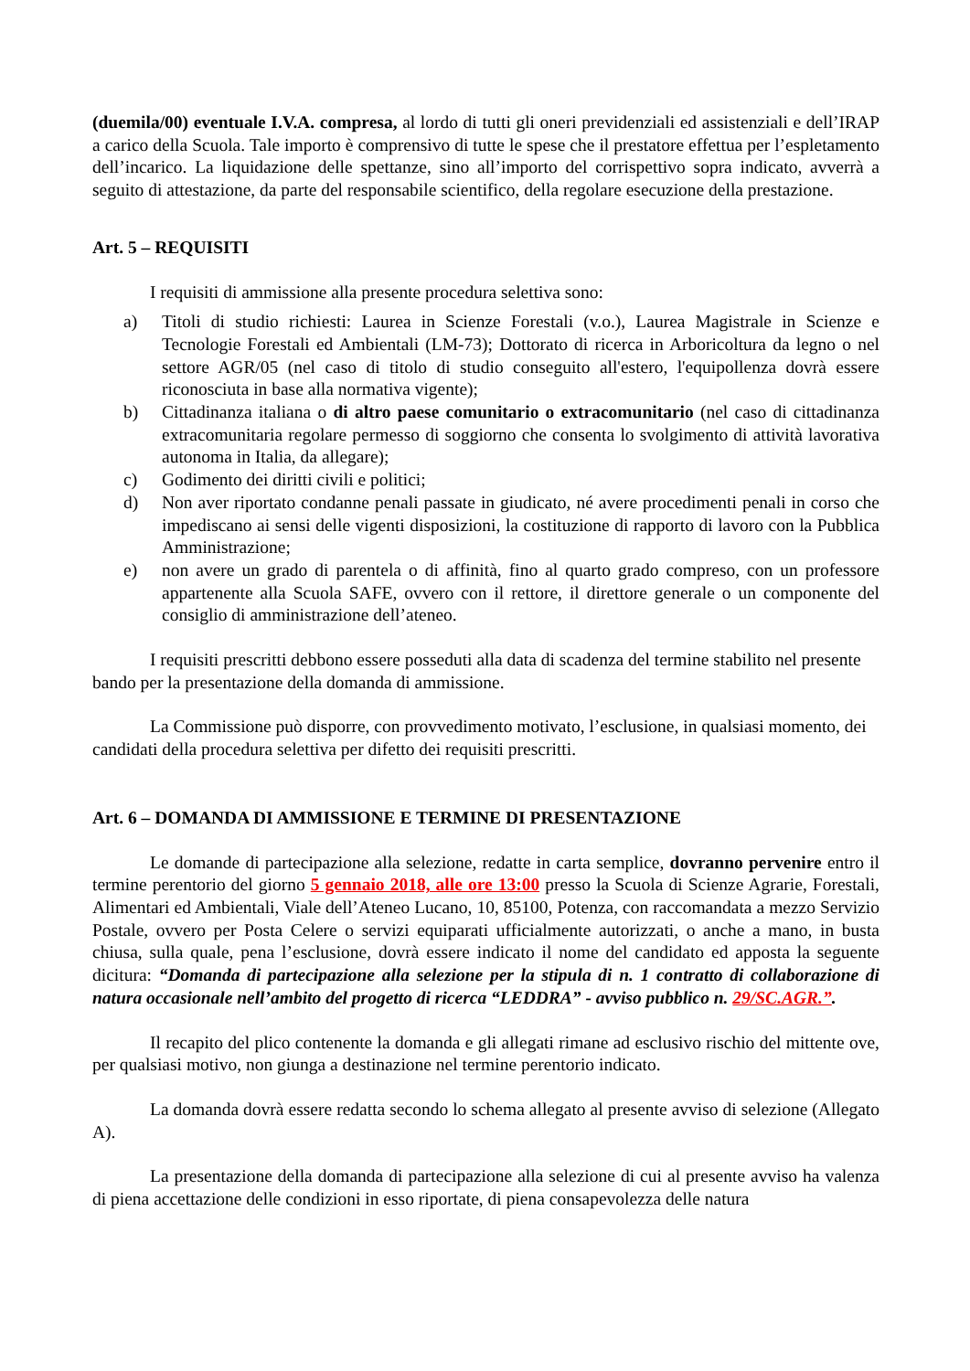(duemila/00) eventuale I.V.A. compresa, al lordo di tutti gli oneri previdenziali ed assistenziali e dell’IRAP a carico della Scuola. Tale importo è comprensivo di tutte le spese che il prestatore effettua per l’espletamento dell’incarico. La liquidazione delle spettanze, sino all’importo del corrispettivo sopra indicato, avverrà a seguito di attestazione, da parte del responsabile scientifico, della regolare esecuzione della prestazione.
Art. 5 – REQUISITI
I requisiti di ammissione alla presente procedura selettiva sono:
a) Titoli di studio richiesti: Laurea in Scienze Forestali (v.o.), Laurea Magistrale in Scienze e Tecnologie Forestali ed Ambientali (LM-73); Dottorato di ricerca in Arboricoltura da legno o nel settore AGR/05 (nel caso di titolo di studio conseguito all'estero, l'equipollenza dovrà essere riconosciuta in base alla normativa vigente);
b) Cittadinanza italiana o di altro paese comunitario o extracomunitario (nel caso di cittadinanza extracomunitaria regolare permesso di soggiorno che consenta lo svolgimento di attività lavorativa autonoma in Italia, da allegare);
c) Godimento dei diritti civili e politici;
d) Non aver riportato condanne penali passate in giudicato, né avere procedimenti penali in corso che impediscano ai sensi delle vigenti disposizioni, la costituzione di rapporto di lavoro con la Pubblica Amministrazione;
e) non avere un grado di parentela o di affinità, fino al quarto grado compreso, con un professore appartenente alla Scuola SAFE, ovvero con il rettore, il direttore generale o un componente del consiglio di amministrazione dell’ateneo.
I requisiti prescritti debbono essere posseduti alla data di scadenza del termine stabilito nel presente bando per la presentazione della domanda di ammissione.
La Commissione può disporre, con provvedimento motivato, l’esclusione, in qualsiasi momento, dei candidati della procedura selettiva per difetto dei requisiti prescritti.
Art. 6 – DOMANDA DI AMMISSIONE E TERMINE DI PRESENTAZIONE
Le domande di partecipazione alla selezione, redatte in carta semplice, dovranno pervenire entro il termine perentorio del giorno 5 gennaio 2018, alle ore 13:00 presso la Scuola di Scienze Agrarie, Forestali, Alimentari ed Ambientali, Viale dell’Ateneo Lucano, 10, 85100, Potenza, con raccomandata a mezzo Servizio Postale, ovvero per Posta Celere o servizi equiparati ufficialmente autorizzati, o anche a mano, in busta chiusa, sulla quale, pena l’esclusione, dovrà essere indicato il nome del candidato ed apposta la seguente dicitura: “Domanda di partecipazione alla selezione per la stipula di n. 1 contratto di collaborazione di natura occasionale nell’ambito del progetto di ricerca “LEDDRA” - avviso pubblico n. 29/SC.AGR.”.
Il recapito del plico contenente la domanda e gli allegati rimane ad esclusivo rischio del mittente ove, per qualsiasi motivo, non giunga a destinazione nel termine perentorio indicato.
La domanda dovrà essere redatta secondo lo schema allegato al presente avviso di selezione (Allegato A).
La presentazione della domanda di partecipazione alla selezione di cui al presente avviso ha valenza di piena accettazione delle condizioni in esso riportate, di piena consapevolezza delle natura